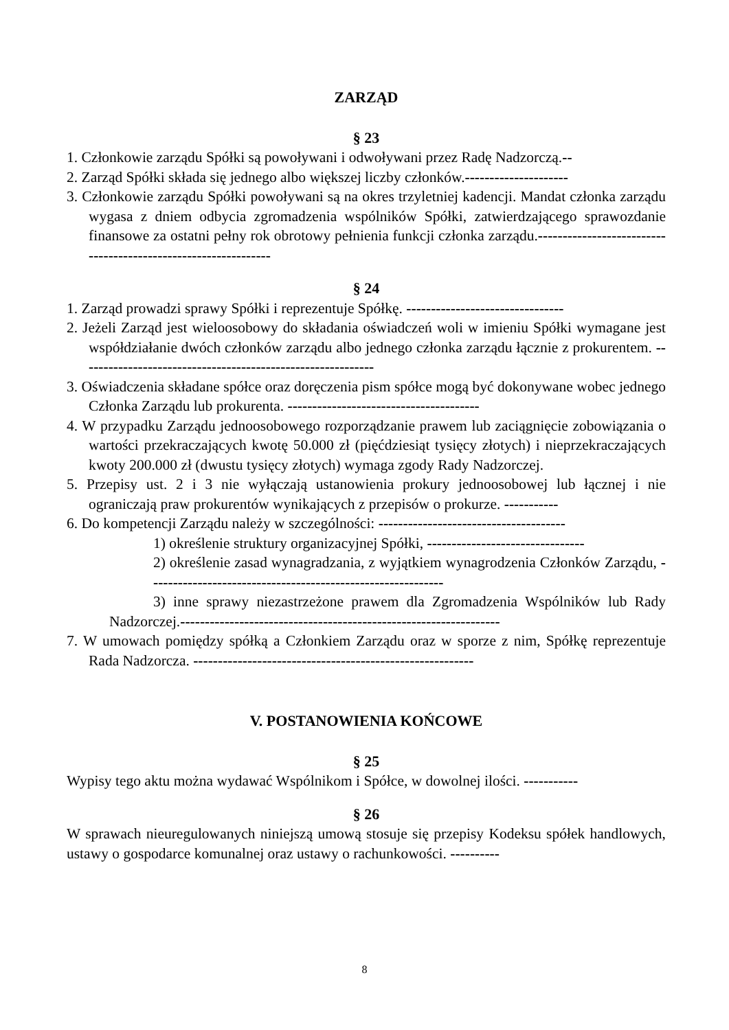ZARZĄD
§ 23
1. Członkowie zarządu Spółki są powoływani i odwoływani przez Radę Nadzorczą.--
2. Zarząd Spółki składa się jednego albo większej liczby członków.---------------------
3. Członkowie zarządu Spółki powoływani są na okres trzyletniej kadencji. Mandat członka zarządu wygasa z dniem odbycia zgromadzenia wspólników Spółki, zatwierdzającego sprawozdanie finansowe za ostatni pełny rok obrotowy pełnienia funkcji członka zarządu.---------------------------------------------------------------
§ 24
1. Zarząd prowadzi sprawy Spółki i reprezentuje Spółkę. --------------------------------
2. Jeżeli Zarząd jest wieloosobowy do składania oświadczeń woli w imieniu Spółki wymagane jest współdziałanie dwóch członków zarządu albo jednego członka zarządu łącznie z prokurentem. ------------------------------------------------------------
3. Oświadczenia składane spółce oraz doręczenia pism spółce mogą być dokonywane wobec jednego Członka Zarządu lub prokurenta. ---------------------------------------
4. W przypadku Zarządu jednoosobowego rozporządzanie prawem lub zaciągnięcie zobowiązania o wartości przekraczających kwotę 50.000 zł (pięćdziesiąt tysięcy złotych) i nieprzekraczających kwoty 200.000 zł (dwustu tysięcy złotych) wymaga zgody Rady Nadzorczej.
5. Przepisy ust. 2 i 3 nie wyłączają ustanowienia prokury jednoosobowej lub łącznej i nie ograniczają praw prokurentów wynikających z przepisów o prokurze. -----------
6. Do kompetencji Zarządu należy w szczególności: --------------------------------------
1) określenie struktury organizacyjnej Spółki, --------------------------------
2) określenie zasad wynagradzania, z wyjątkiem wynagrodzenia Członków Zarządu, ------------------------------------------------------------
3) inne sprawy niezastrzeżone prawem dla Zgromadzenia Wspólników lub Rady Nadzorczej.-----------------------------------------------------------------
7. W umowach pomiędzy spółką a Członkiem Zarządu oraz w sporze z nim, Spółkę reprezentuje Rada Nadzorcza. ---------------------------------------------------------
V. POSTANOWIENIA KOŃCOWE
§ 25
Wypisy tego aktu można wydawać Wspólnikom i Spółce, w dowolnej ilości. -----------
§ 26
W sprawach nieuregulowanych niniejszą umową stosuje się przepisy Kodeksu spółek handlowych, ustawy o gospodarce komunalnej oraz ustawy o rachunkowości. ----------
8